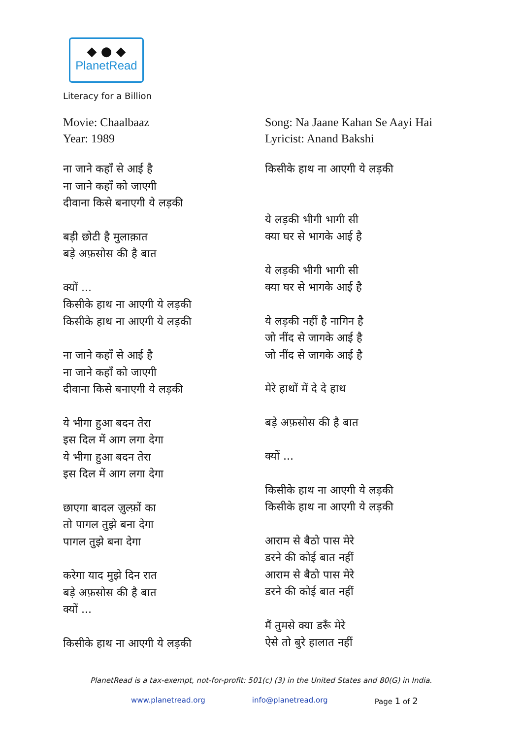◆ ● ◆
PlanetRead
Literacy for a Billion
Movie: Chaalbaaz
Year: 1989
ना जाने कहाँ से आई है
ना जाने कहाँ को जाएगी
दीवाना किसे बनाएगी ये लड़की
बड़ी छोटी है मुलाक़ात
बड़े अफ़सोस की है बात
क्यों ...
किसीके हाथ ना आएगी ये लड़की
किसीके हाथ ना आएगी ये लड़की
ना जाने कहाँ से आई है
ना जाने कहाँ को जाएगी
दीवाना किसे बनाएगी ये लड़की
ये भीगा हुआ बदन तेरा
इस दिल में आग लगा देगा
ये भीगा हुआ बदन तेरा
इस दिल में आग लगा देगा
छाएगा बादल ज़ुल्फ़ों का
तो पागल तुझे बना देगा
पागल तुझे बना देगा
करेगा याद मुझे दिन रात
बड़े अफ़सोस की है बात
क्यों ...
किसीके हाथ ना आएगी ये लड़की
Song: Na Jaane Kahan Se Aayi Hai
Lyricist: Anand Bakshi
किसीके हाथ ना आएगी ये लड़की
ये लड़की भीगी भागी सी
क्या घर से भागके आई है
ये लड़की भीगी भागी सी
क्या घर से भागके आई है
ये लड़की नहीं है नागिन है
जो नींद से जागके आई है
जो नींद से जागके आई है
मेरे हाथों में दे दे हाथ
बड़े अफ़सोस की है बात
क्यों ...
किसीके हाथ ना आएगी ये लड़की
किसीके हाथ ना आएगी ये लड़की
आराम से बैठो पास मेरे
डरने की कोई बात नहीं
आराम से बैठो पास मेरे
डरने की कोई बात नहीं
मैं तुमसे क्या डरूँ मेरे
ऐसे तो बुरे हालात नहीं
PlanetRead is a tax-exempt, not-for-profit: 501(c) (3) in the United States and 80(G) in India.
www.planetread.org info@planetread.org Page 1 of 2